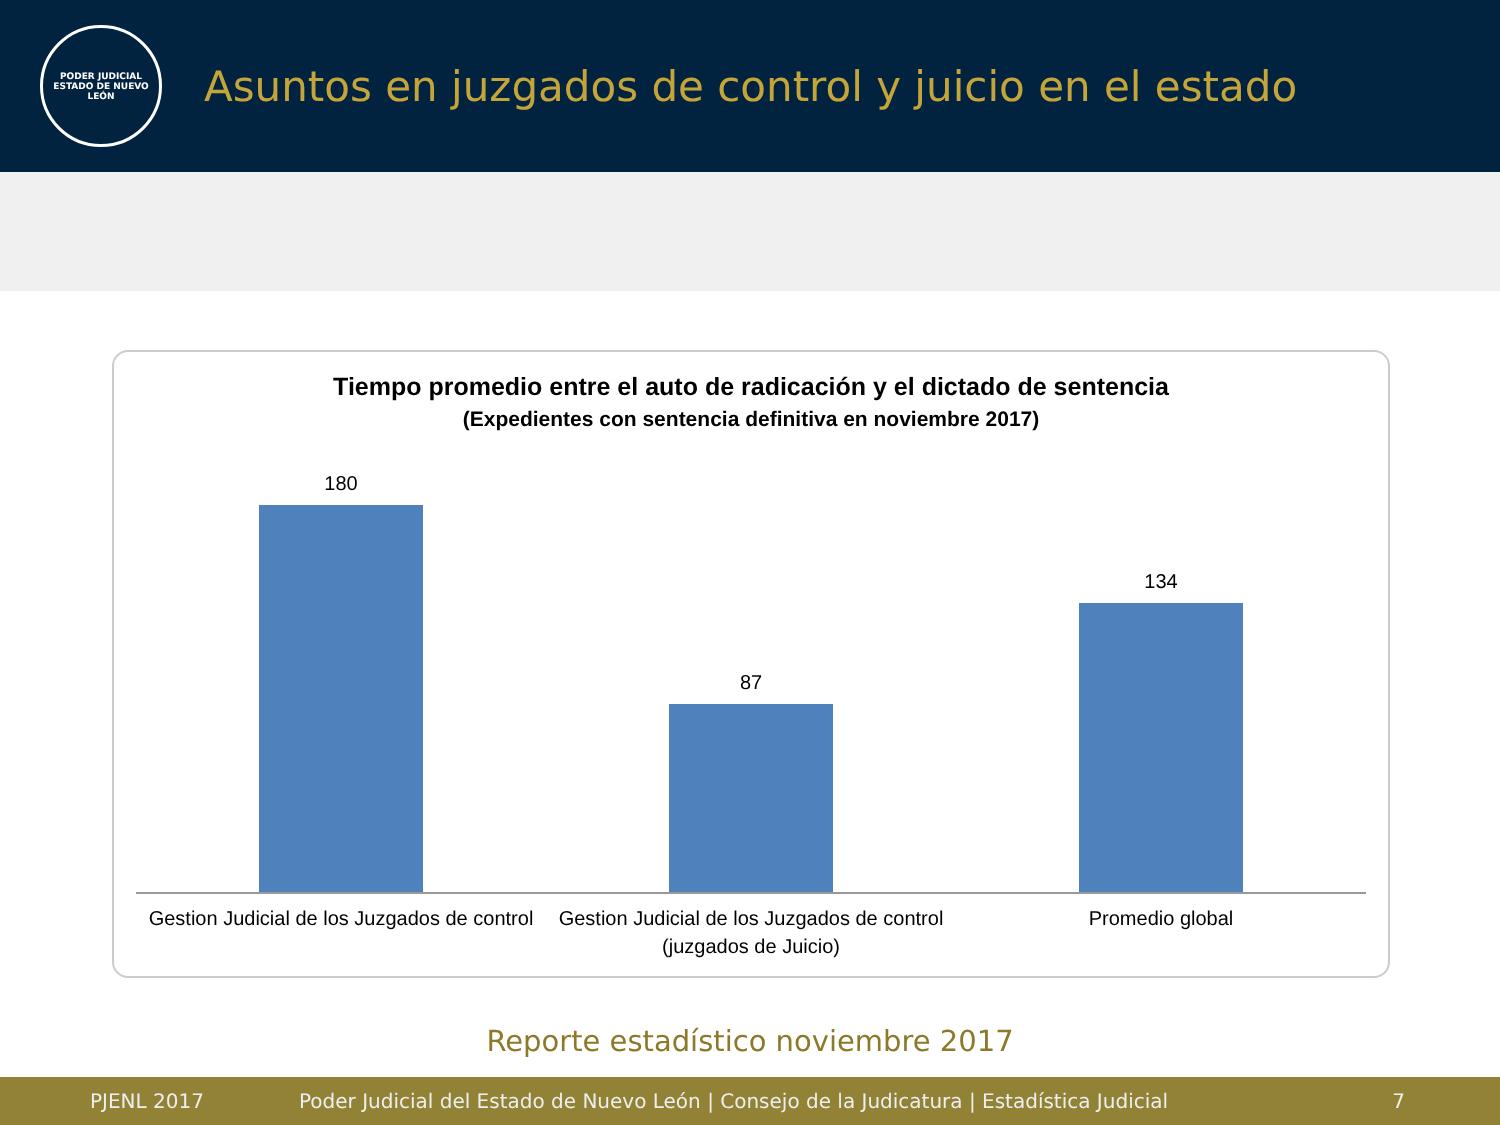PODER JUDICIAL
ESTADO DE NUEVO LEÓN
Asuntos en juzgados de control y juicio en el estado
Tiempo promedio entre el auto de radicación y el dictado de sentencia
(Expedientes con sentencia definitiva en noviembre 2017)
180 87 134
Gestion Judicial de los Juzgados de control
Gestion Judicial de los Juzgados de control (juzgados de Juicio)
Promedio global
Reporte estadístico noviembre 2017
PJENL 2017 Poder Judicial del Estado de Nuevo León | Consejo de la Judicatura | Estadística Judicial 7